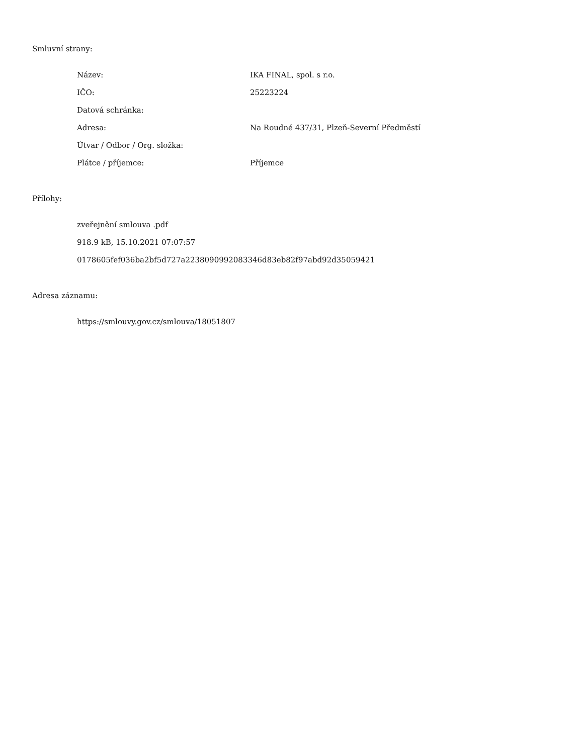Smluvní strany:
| Název: | IKA FINAL, spol. s r.o. |
| IČO: | 25223224 |
| Datová schránka: | |
| Adresa: | Na Roudné 437/31, Plzeň-Severní Předměstí |
| Útvar / Odbor / Org. složka: | |
| Plátce / příjemce: | Příjemce |
Přílohy:
zveřejnění smlouva .pdf
918.9 kB, 15.10.2021 07:07:57
0178605fef036ba2bf5d727a2238090992083346d83eb82f97abd92d35059421
Adresa záznamu:
https://smlouvy.gov.cz/smlouva/18051807